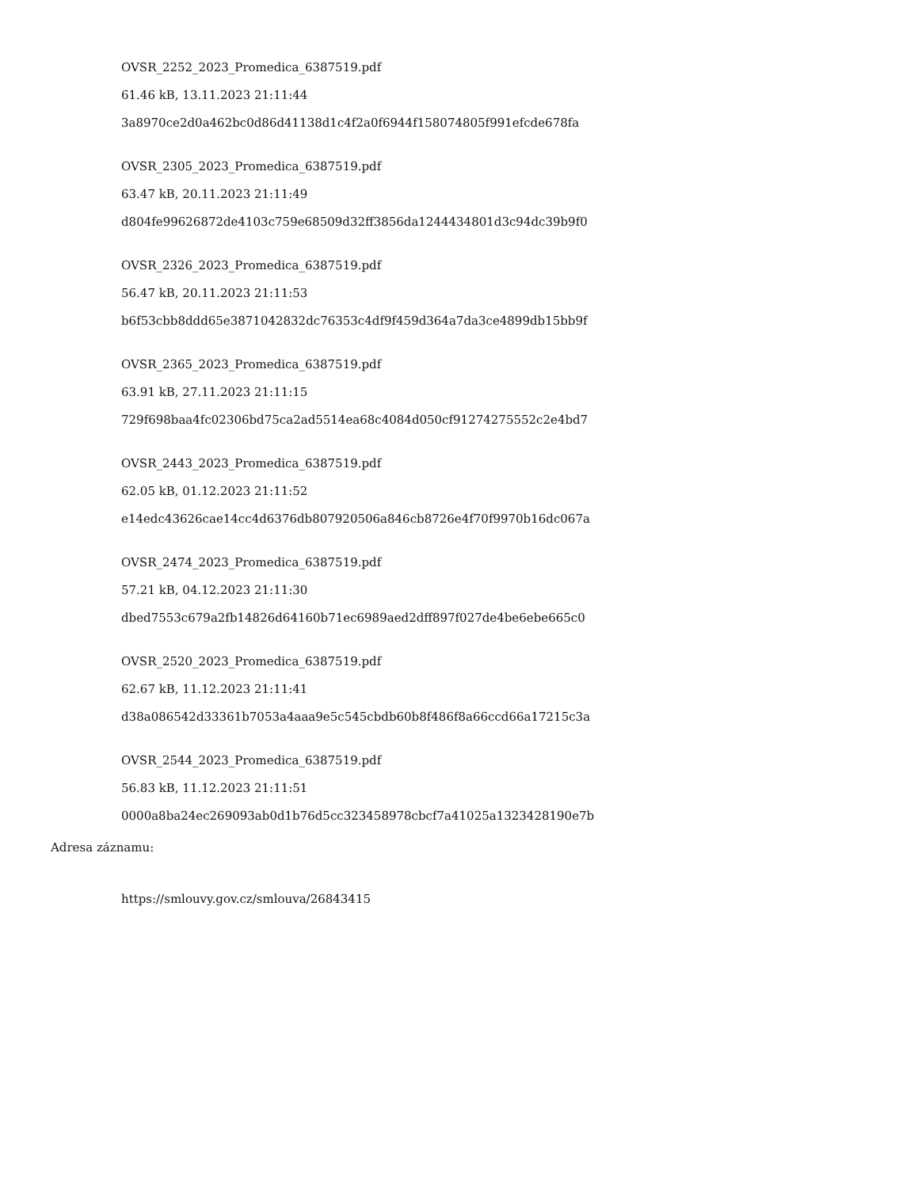OVSR_2252_2023_Promedica_6387519.pdf
61.46 kB, 13.11.2023 21:11:44
3a8970ce2d0a462bc0d86d41138d1c4f2a0f6944f158074805f991efcde678fa
OVSR_2305_2023_Promedica_6387519.pdf
63.47 kB, 20.11.2023 21:11:49
d804fe99626872de4103c759e68509d32ff3856da1244434801d3c94dc39b9f0
OVSR_2326_2023_Promedica_6387519.pdf
56.47 kB, 20.11.2023 21:11:53
b6f53cbb8ddd65e3871042832dc76353c4df9f459d364a7da3ce4899db15bb9f
OVSR_2365_2023_Promedica_6387519.pdf
63.91 kB, 27.11.2023 21:11:15
729f698baa4fc02306bd75ca2ad5514ea68c4084d050cf91274275552c2e4bd7
OVSR_2443_2023_Promedica_6387519.pdf
62.05 kB, 01.12.2023 21:11:52
e14edc43626cae14cc4d6376db807920506a846cb8726e4f70f9970b16dc067a
OVSR_2474_2023_Promedica_6387519.pdf
57.21 kB, 04.12.2023 21:11:30
dbed7553c679a2fb14826d64160b71ec6989aed2dff897f027de4be6ebe665c0
OVSR_2520_2023_Promedica_6387519.pdf
62.67 kB, 11.12.2023 21:11:41
d38a086542d33361b7053a4aaa9e5c545cbdb60b8f486f8a66ccd66a17215c3a
OVSR_2544_2023_Promedica_6387519.pdf
56.83 kB, 11.12.2023 21:11:51
0000a8ba24ec269093ab0d1b76d5cc323458978cbcf7a41025a1323428190e7b
Adresa záznamu:
https://smlouvy.gov.cz/smlouva/26843415